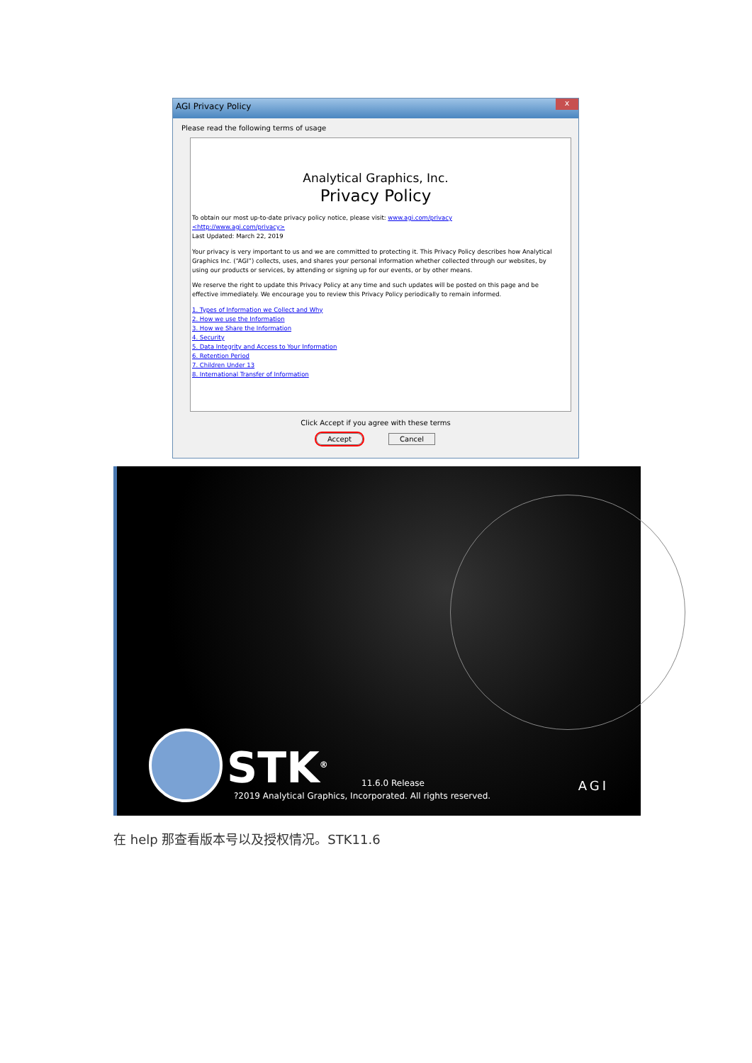AGI Privacy Policy x
Please read the following terms of usage
Analytical Graphics, Inc.
Privacy Policy
To obtain our most up-to-date privacy policy notice, please visit: www.agi.com/privacy
<http://www.agi.com/privacy>
Last Updated: March 22, 2019
Your privacy is very important to us and we are committed to protecting it. This Privacy Policy describes how Analytical Graphics Inc. (“AGI”) collects, uses, and shares your personal information whether collected through our websites, by using our products or services, by attending or signing up for our events, or by other means.
We reserve the right to update this Privacy Policy at any time and such updates will be posted on this page and be effective immediately. We encourage you to review this Privacy Policy periodically to remain informed.
1. Types of Information we Collect and Why
2. How we use the Information
3. How we Share the Information
4. Security
5. Data Integrity and Access to Your Information
6. Retention Period
7. Children Under 13
8. International Transfer of Information
Click Accept if you agree with these terms
Accept Cancel
STK<sup>®</sup> 11.6.0 Release
?2019 Analytical Graphics, Incorporated. All rights reserved.
AGI
在 help 那查看版本号以及授权情况。STK11.6